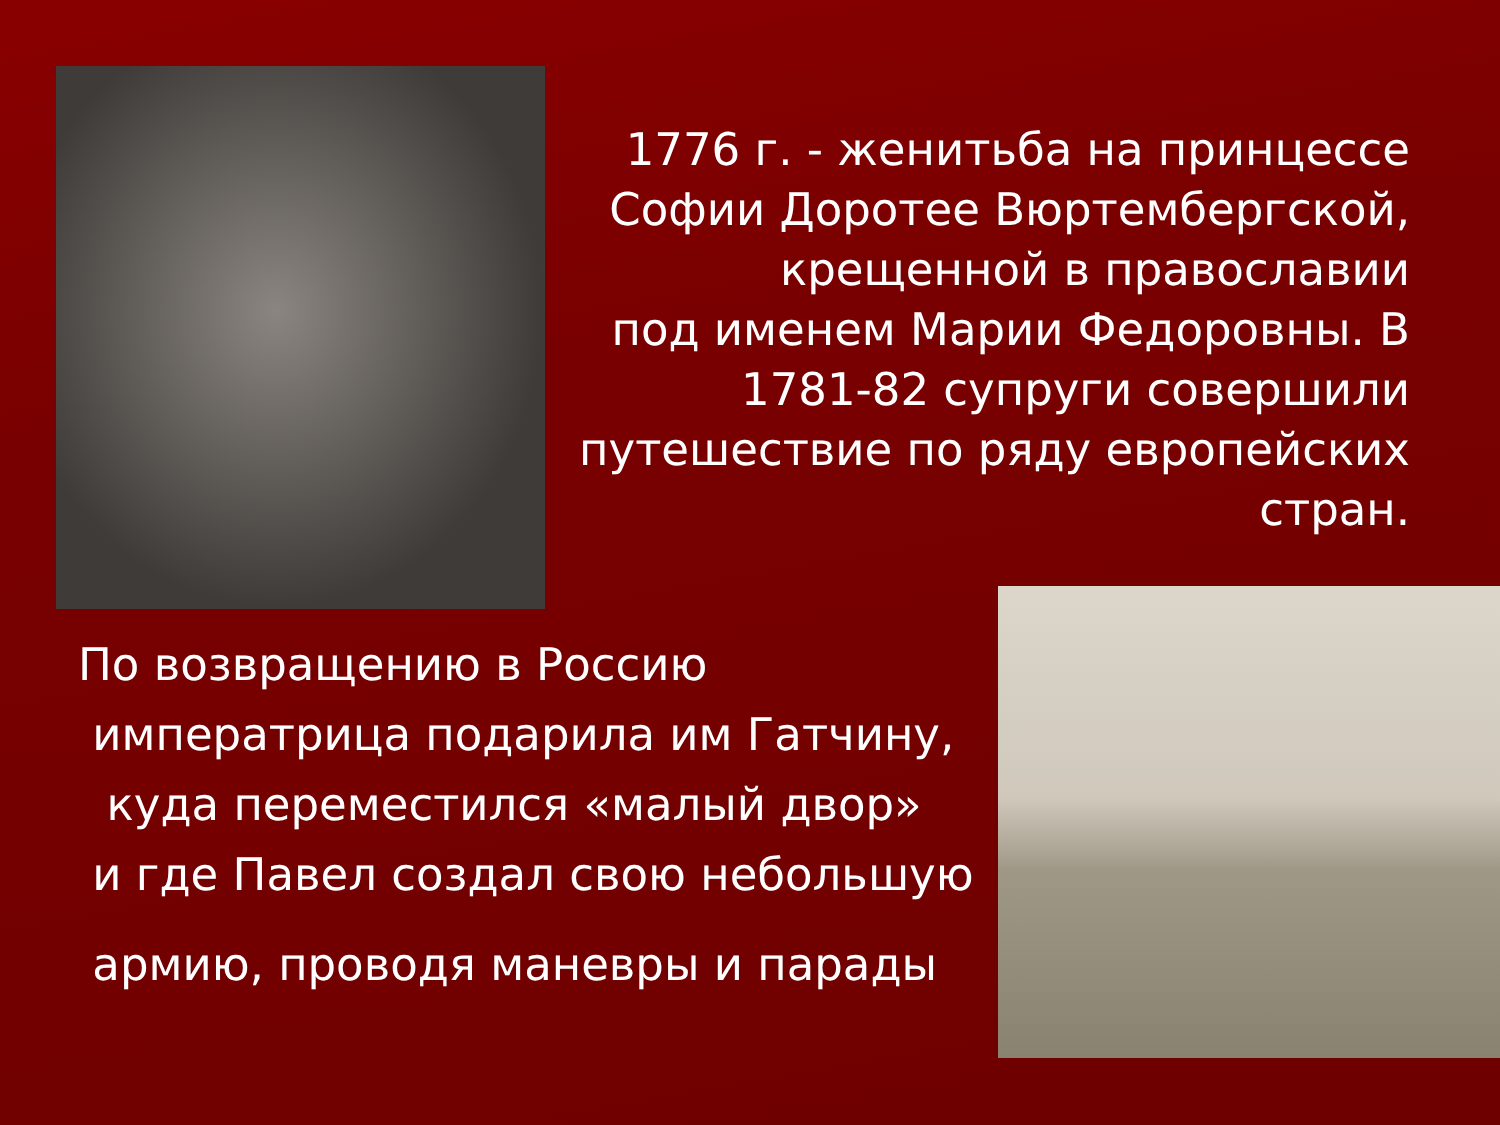1776 г. - женитьба на принцессе Софии Доротее Вюртембергской, крещенной в православии
под именем Марии Федоровны. В 1781-82 супруги совершили путешествие по ряду европейских стран.
По возвращению в Россию
императрица подарила им Гатчину,
куда переместился «малый двор»
и где Павел создал свою небольшую
армию, проводя маневры и парады